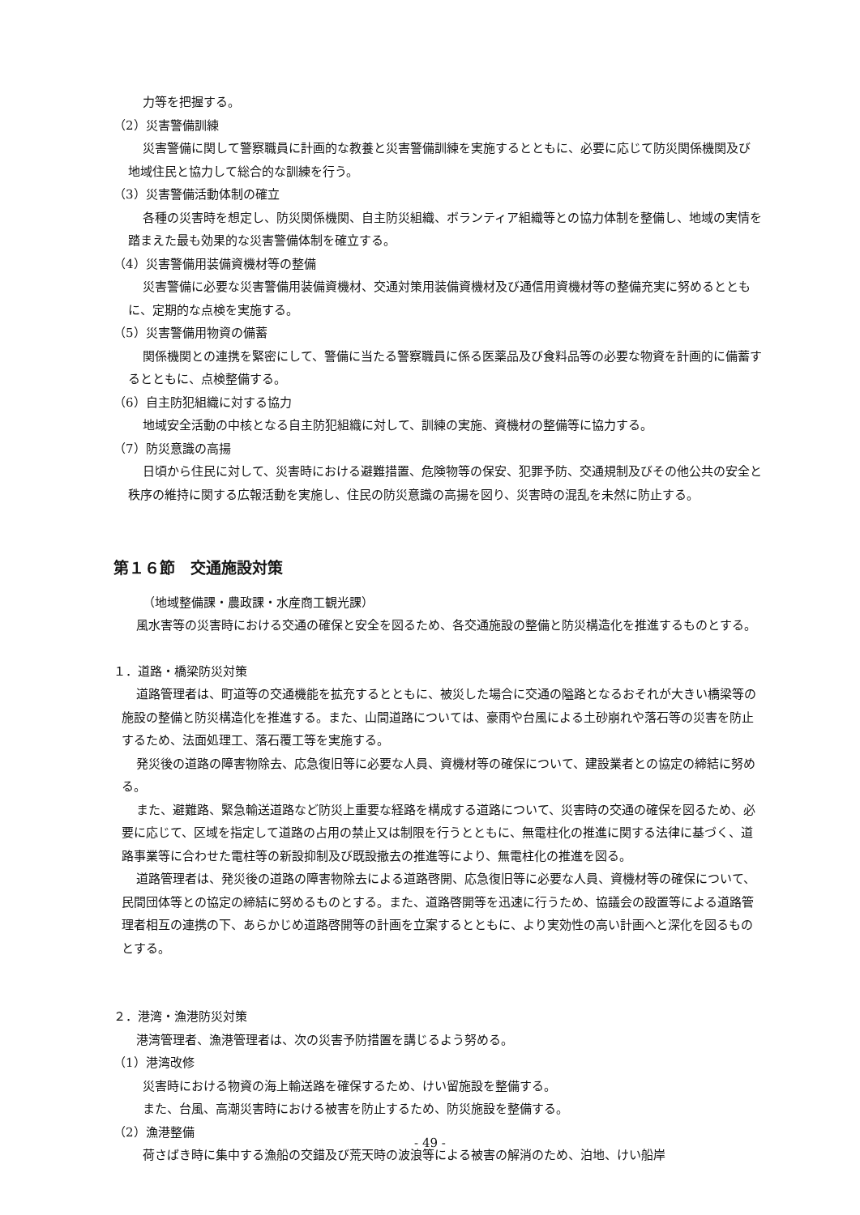力等を把握する。
（2）災害警備訓練
災害警備に関して警察職員に計画的な教養と災害警備訓練を実施するとともに、必要に応じて防災関係機関及び地域住民と協力して総合的な訓練を行う。
（3）災害警備活動体制の確立
各種の災害時を想定し、防災関係機関、自主防災組織、ボランティア組織等との協力体制を整備し、地域の実情を踏まえた最も効果的な災害警備体制を確立する。
（4）災害警備用装備資機材等の整備
災害警備に必要な災害警備用装備資機材、交通対策用装備資機材及び通信用資機材等の整備充実に努めるとともに、定期的な点検を実施する。
（5）災害警備用物資の備蓄
関係機関との連携を緊密にして、警備に当たる警察職員に係る医薬品及び食料品等の必要な物資を計画的に備蓄するとともに、点検整備する。
（6）自主防犯組織に対する協力
地域安全活動の中核となる自主防犯組織に対して、訓練の実施、資機材の整備等に協力する。
（7）防災意識の高揚
日頃から住民に対して、災害時における避難措置、危険物等の保安、犯罪予防、交通規制及びその他公共の安全と秩序の維持に関する広報活動を実施し、住民の防災意識の高揚を図り、災害時の混乱を未然に防止する。
第１６節　交通施設対策
（地域整備課・農政課・水産商工観光課）
風水害等の災害時における交通の確保と安全を図るため、各交通施設の整備と防災構造化を推進するものとする。
１．道路・橋梁防災対策
道路管理者は、町道等の交通機能を拡充するとともに、被災した場合に交通の隘路となるおそれが大きい橋梁等の施設の整備と防災構造化を推進する。また、山間道路については、豪雨や台風による土砂崩れや落石等の災害を防止するため、法面処理工、落石覆工等を実施する。
発災後の道路の障害物除去、応急復旧等に必要な人員、資機材等の確保について、建設業者との協定の締結に努める。
また、避難路、緊急輸送道路など防災上重要な経路を構成する道路について、災害時の交通の確保を図るため、必要に応じて、区域を指定して道路の占用の禁止又は制限を行うとともに、無電柱化の推進に関する法律に基づく、道路事業等に合わせた電柱等の新設抑制及び既設撤去の推進等により、無電柱化の推進を図る。
道路管理者は、発災後の道路の障害物除去による道路啓開、応急復旧等に必要な人員、資機材等の確保について、民間団体等との協定の締結に努めるものとする。また、道路啓開等を迅速に行うため、協議会の設置等による道路管理者相互の連携の下、あらかじめ道路啓開等の計画を立案するとともに、より実効性の高い計画へと深化を図るものとする。
２．港湾・漁港防災対策
港湾管理者、漁港管理者は、次の災害予防措置を講じるよう努める。
（1）港湾改修
災害時における物資の海上輸送路を確保するため、けい留施設を整備する。
また、台風、高潮災害時における被害を防止するため、防災施設を整備する。
（2）漁港整備
荷さばき時に集中する漁船の交錯及び荒天時の波浪等による被害の解消のため、泊地、けい船岸
- 49 -